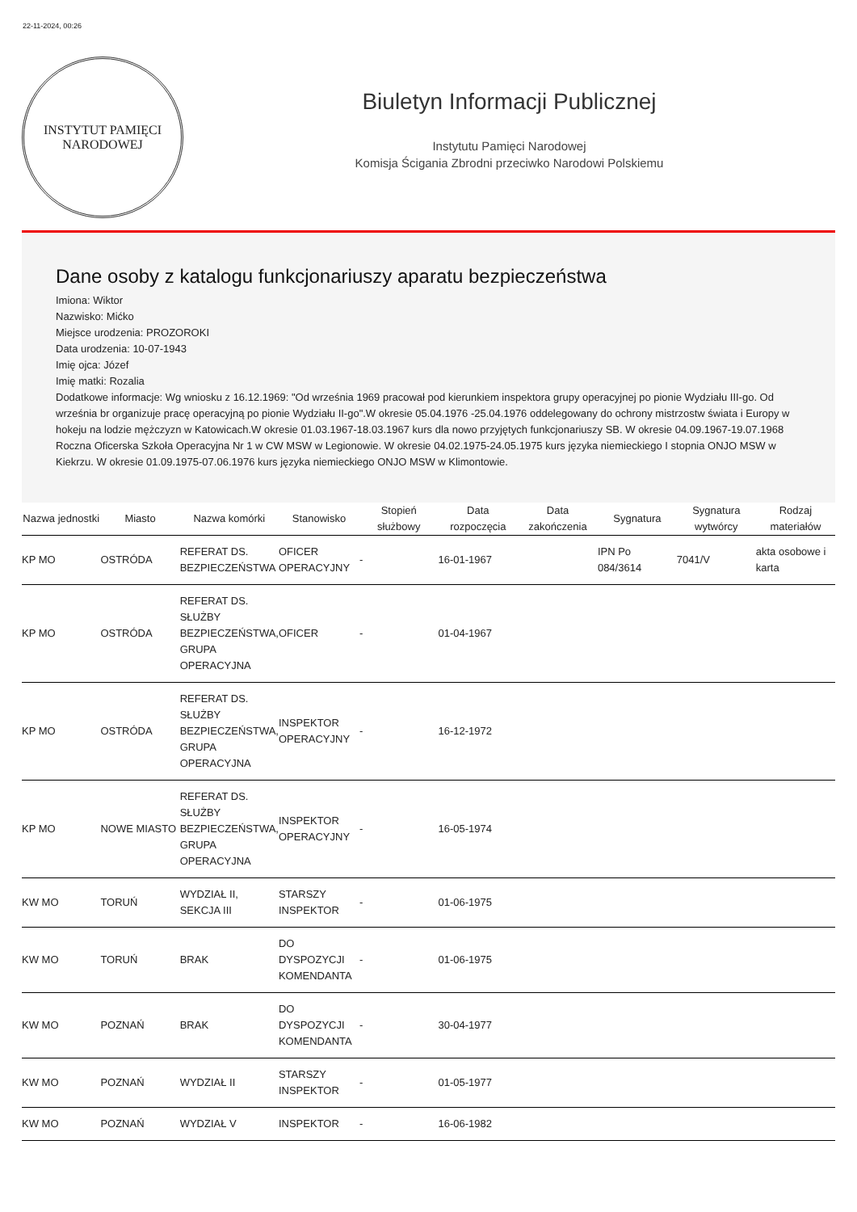22-11-2024, 00:26
INSTYTUT PAMIĘCI
NARODOWEJ
Biuletyn Informacji Publicznej
Instytutu Pamięci Narodowej
Komisja Ścigania Zbrodni przeciwko Narodowi Polskiemu
Dane osoby z katalogu funkcjonariuszy aparatu bezpieczeństwa
Imiona: Wiktor
Nazwisko: Mićko
Miejsce urodzenia: PROZOROKI
Data urodzenia: 10-07-1943
Imię ojca: Józef
Imię matki: Rozalia
Dodatkowe informacje: Wg wniosku z 16.12.1969: "Od września 1969 pracował pod kierunkiem inspektora grupy operacyjnej po pionie Wydziału III-go. Od września br organizuje pracę operacyjną po pionie Wydziału II-go".W okresie 05.04.1976 -25.04.1976 oddelegowany do ochrony mistrzostw świata i Europy w hokeju na lodzie mężczyzn w Katowicach.W okresie 01.03.1967-18.03.1967 kurs dla nowo przyjętych funkcjonariuszy SB. W okresie 04.09.1967-19.07.1968 Roczna Oficerska Szkoła Operacyjna Nr 1 w CW MSW w Legionowie. W okresie 04.02.1975-24.05.1975 kurs języka niemieckiego I stopnia ONJO MSW w Kiekrzu. W okresie 01.09.1975-07.06.1976 kurs języka niemieckiego ONJO MSW w Klimontowie.
| Nazwa jednostki | Miasto | Nazwa komórki | Stanowisko | Stopień służbowy | Data rozpoczęcia | Data zakończenia | Sygnatura | Sygnatura wytwórcy | Rodzaj materiałów |
| --- | --- | --- | --- | --- | --- | --- | --- | --- | --- |
| KP MO | OSTRÓDA | REFERAT DS. BEZPIECZEŃSTWA | OFICER OPERACYJNY | - | 16-01-1967 | | IPN Po 084/3614 | 7041/V | akta osobowe i karta |
| KP MO | OSTRÓDA | REFERAT DS. SŁUŻBY BEZPIECZEŃSTWA, GRUPA OPERACYJNA | OFICER | - | 01-04-1967 | | | | |
| KP MO | OSTRÓDA | REFERAT DS. SŁUŻBY BEZPIECZEŃSTWA, GRUPA OPERACYJNA | INSPEKTOR OPERACYJNY | - | 16-12-1972 | | | | |
| KP MO | NOWE MIASTO | REFERAT DS. SŁUŻBY BEZPIECZEŃSTWA, GRUPA OPERACYJNA | INSPEKTOR OPERACYJNY | - | 16-05-1974 | | | | |
| KW MO | TORUŃ | WYDZIAŁ II, SEKCJA III | STARSZY INSPEKTOR | - | 01-06-1975 | | | | |
| KW MO | TORUŃ | BRAK | DO DYSPOZYCJI KOMENDANTA | - | 01-06-1975 | | | | |
| KW MO | POZNAŃ | BRAK | DO DYSPOZYCJI KOMENDANTA | - | 30-04-1977 | | | | |
| KW MO | POZNAŃ | WYDZIAŁ II | STARSZY INSPEKTOR | - | 01-05-1977 | | | | |
| KW MO | POZNAŃ | WYDZIAŁ V | INSPEKTOR | - | 16-06-1982 | | | | |